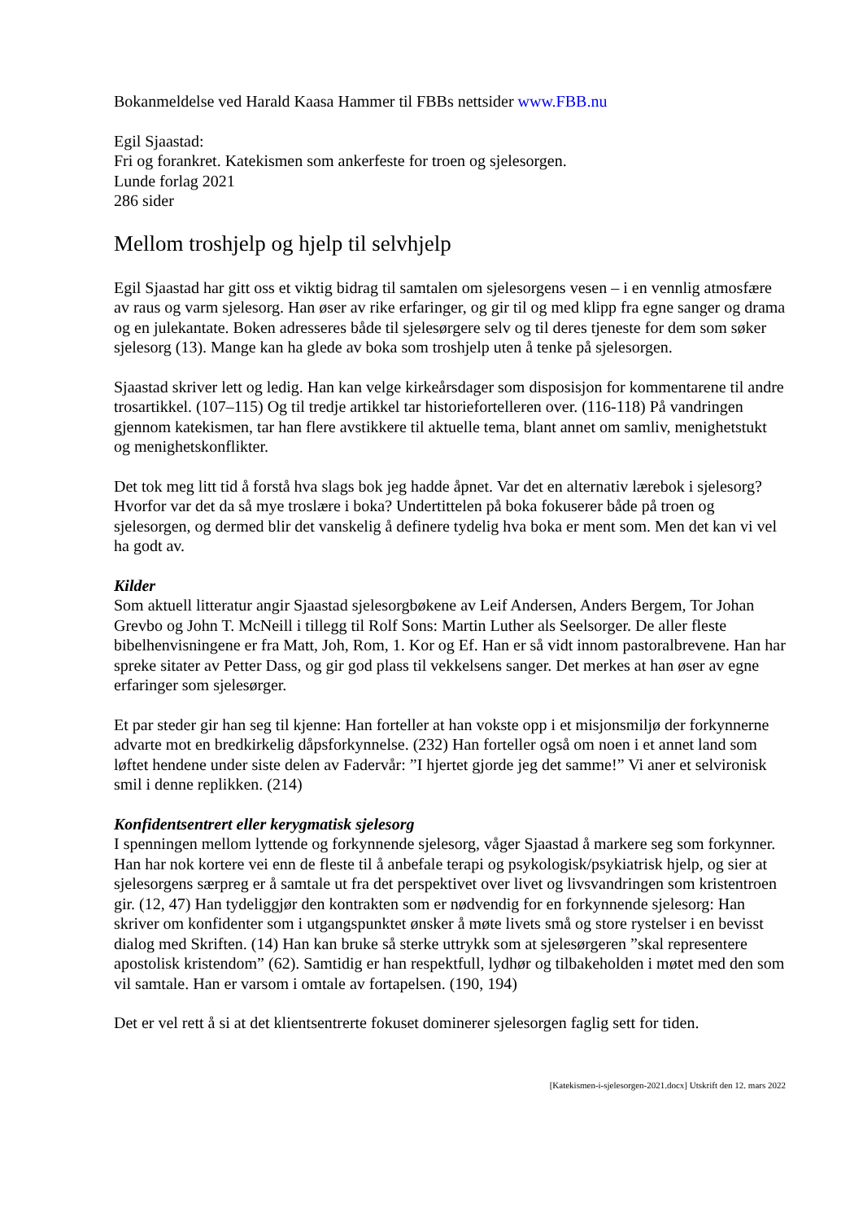Bokanmeldelse ved Harald Kaasa Hammer til FBBs nettsider www.FBB.nu
Egil Sjaastad:
Fri og forankret. Katekismen som ankerfeste for troen og sjelesorgen.
Lunde forlag 2021
286 sider
Mellom troshjelp og hjelp til selvhjelp
Egil Sjaastad har gitt oss et viktig bidrag til samtalen om sjelesorgens vesen – i en vennlig atmosfære av raus og varm sjelesorg. Han øser av rike erfaringer, og gir til og med klipp fra egne sanger og drama og en julekantate. Boken adresseres både til sjelesørgere selv og til deres tjeneste for dem som søker sjelesorg (13). Mange kan ha glede av boka som troshjelp uten å tenke på sjelesorgen.
Sjaastad skriver lett og ledig. Han kan velge kirkeårsdager som disposisjon for kommentarene til andre trosartikkel. (107–115) Og til tredje artikkel tar historiefortelleren over. (116-118) På vandringen gjennom katekismen, tar han flere avstikkere til aktuelle tema, blant annet om samliv, menighetstukt og menighetskonflikter.
Det tok meg litt tid å forstå hva slags bok jeg hadde åpnet. Var det en alternativ lærebok i sjelesorg? Hvorfor var det da så mye troslære i boka? Undertittelen på boka fokuserer både på troen og sjelesorgen, og dermed blir det vanskelig å definere tydelig hva boka er ment som. Men det kan vi vel ha godt av.
Kilder
Som aktuell litteratur angir Sjaastad sjelesorgbøkene av Leif Andersen, Anders Bergem, Tor Johan Grevbo og John T. McNeill i tillegg til Rolf Sons: Martin Luther als Seelsorger. De aller fleste bibelhenvisningene er fra Matt, Joh, Rom, 1. Kor og Ef. Han er så vidt innom pastoralbrevene. Han har spreke sitater av Petter Dass, og gir god plass til vekkelsens sanger. Det merkes at han øser av egne erfaringer som sjelesørger.
Et par steder gir han seg til kjenne: Han forteller at han vokste opp i et misjonsmiljø der forkynnerne advarte mot en bredkirkelig dåpsforkynnelse. (232) Han forteller også om noen i et annet land som løftet hendene under siste delen av Fadervår: ”I hjertet gjorde jeg det samme!” Vi aner et selvironisk smil i denne replikken. (214)
Konfidentsentrert eller kerygmatisk sjelesorg
I spenningen mellom lyttende og forkynnende sjelesorg, våger Sjaastad å markere seg som forkynner. Han har nok kortere vei enn de fleste til å anbefale terapi og psykologisk/psykiatrisk hjelp, og sier at sjelesorgens særpreg er å samtale ut fra det perspektivet over livet og livsvandringen som kristentroen gir. (12, 47) Han tydeliggjør den kontrakten som er nødvendig for en forkynnende sjelesorg: Han skriver om konfidenter som i utgangspunktet ønsker å møte livets små og store rystelser i en bevisst dialog med Skriften. (14) Han kan bruke så sterke uttrykk som at sjelesørgeren ”skal representere apostolisk kristendom” (62). Samtidig er han respektfull, lydhør og tilbakeholden i møtet med den som vil samtale. Han er varsom i omtale av fortapelsen. (190, 194)
Det er vel rett å si at det klientsentrerte fokuset dominerer sjelesorgen faglig sett for tiden.
[Katekismen-i-sjelesorgen-2021.docx] Utskrift den 12. mars 2022